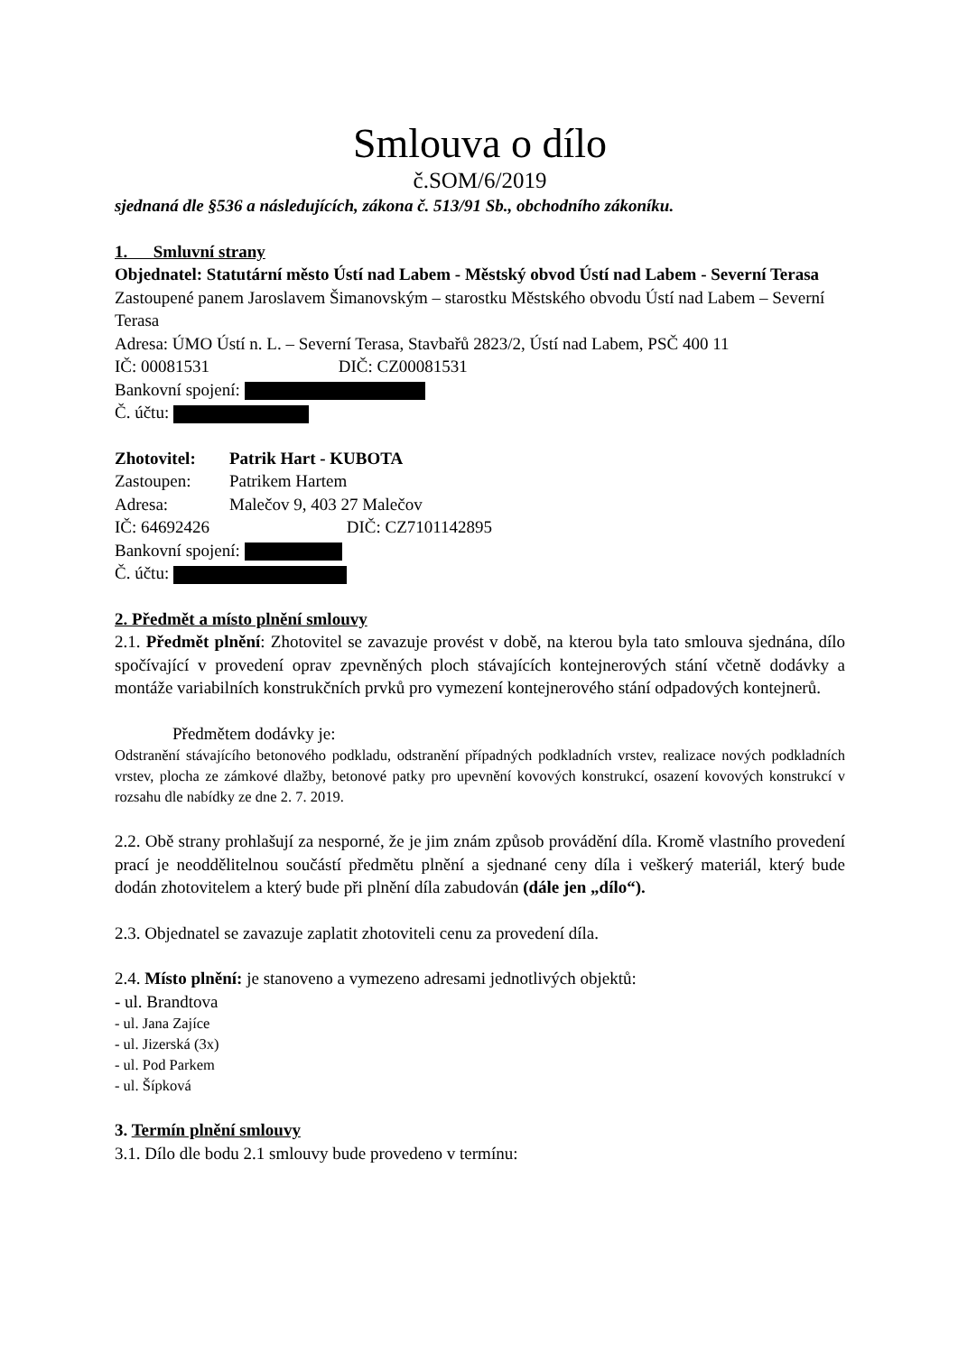Smlouva o dílo
č.SOM/6/2019
sjednaná dle §536 a následujících, zákona č. 513/91 Sb., obchodního zákoníku.
1. Smluvní strany
Objednatel: Statutární město Ústí nad Labem - Městský obvod Ústí nad Labem - Severní Terasa
Zastoupené panem Jaroslavem Šimanovským – starostku Městského obvodu Ústí nad Labem – Severní Terasa
Adresa: ÚMO Ústí n. L. – Severní Terasa, Stavbařů 2823/2, Ústí nad Labem, PSČ 400 11
IČ: 00081531 DIČ: CZ00081531
Bankovní spojení:
Č. účtu:
Zhotovitel: Patrik Hart - KUBOTA
Zastoupen: Patrikem Hartem
Adresa: Malečov 9, 403 27 Malečov
IČ: 64692426 DIČ: CZ7101142895
Bankovní spojení:
Č. účtu:
2. Předmět a místo plnění smlouvy
2.1. Předmět plnění: Zhotovitel se zavazuje provést v době, na kterou byla tato smlouva sjednána, dílo spočívající v provedení oprav zpevněných ploch stávajících kontejnerových stání včetně dodávky a montáže variabilních konstrukčních prvků pro vymezení kontejnerového stání odpadových kontejnerů.
Předmětem dodávky je:
Odstranění stávajícího betonového podkladu, odstranění případných podkladních vrstev, realizace nových podkladních vrstev, plocha ze zámkové dlažby, betonové patky pro upevnění kovových konstrukcí, osazení kovových konstrukcí v rozsahu dle nabídky ze dne 2. 7. 2019.
2.2. Obě strany prohlašují za nesporné, že je jim znám způsob provádění díla. Kromě vlastního provedení prací je neoddělitelnou součástí předmětu plnění a sjednané ceny díla i veškerý materiál, který bude dodán zhotovitelem a který bude při plnění díla zabudován (dále jen „dílo“).
2.3. Objednatel se zavazuje zaplatit zhotoviteli cenu za provedení díla.
2.4. Místo plnění: je stanoveno a vymezeno adresami jednotlivých objektů:
- ul. Brandtova
- ul. Jana Zajíce
- ul. Jizerská (3x)
- ul. Pod Parkem
- ul. Šípková
3. Termín plnění smlouvy
3.1. Dílo dle bodu 2.1 smlouvy bude provedeno v termínu: